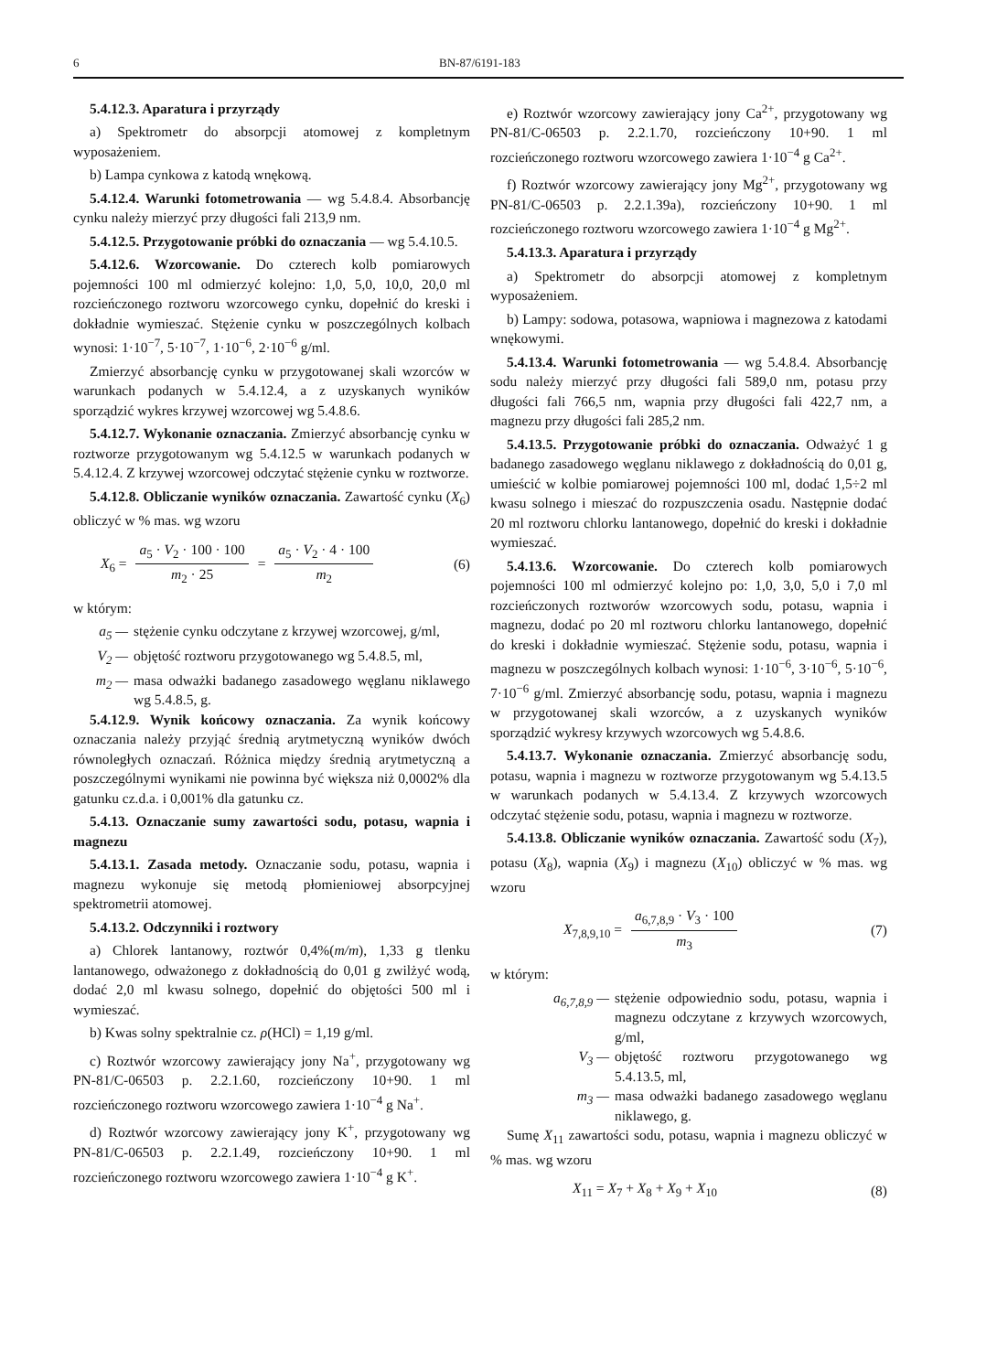6 BN-87/6191-183
5.4.12.3. Aparatura i przyrządy
a) Spektrometr do absorpcji atomowej z kompletnym wyposażeniem.
b) Lampa cynkowa z katodą wnękową.
5.4.12.4. Warunki fotometrowania — wg 5.4.8.4. Absorbancję cynku należy mierzyć przy długości fali 213,9 nm.
5.4.12.5. Przygotowanie próbki do oznaczania — wg 5.4.10.5.
5.4.12.6. Wzorcowanie. Do czterech kolb pomiarowych pojemności 100 ml odmierzyć kolejno: 1,0, 5,0, 10,0, 20,0 ml rozcieńczonego roztworu wzorcowego cynku, dopełnić do kreski i dokładnie wymieszać. Stężenie cynku w poszczególnych kolbach wynosi: 1·10<sup>−7</sup>, 5·10<sup>−7</sup>, 1·10<sup>−6</sup>, 2·10<sup>−6</sup> g/ml.
Zmierzyć absorbancję cynku w przygotowanej skali wzorców w warunkach podanych w 5.4.12.4, a z uzyskanych wyników sporządzić wykres krzywej wzorcowej wg 5.4.8.6.
5.4.12.7. Wykonanie oznaczania. Zmierzyć absorbancję cynku w roztworze przygotowanym wg 5.4.12.5 w warunkach podanych w 5.4.12.4. Z krzywej wzorcowej odczytać stężenie cynku w roztworze.
5.4.12.8. Obliczanie wyników oznaczania. Zawartość cynku (X<sub>6</sub>) obliczyć w % mas. wg wzoru
X<sub>6</sub> = a<sub>5</sub> · V<sub>2</sub> · 100 · 100 m<sub>2</sub> · 25 = a<sub>5</sub> · V<sub>2</sub> · 4 · 100 m<sub>2</sub> (6)
w którym:
a<sub>5</sub> — stężenie cynku odczytane z krzywej wzorcowej, g/ml,
V<sub>2</sub> — objętość roztworu przygotowanego wg 5.4.8.5, ml,
m<sub>2</sub> — masa odważki badanego zasadowego węglanu niklawego wg 5.4.8.5, g.
5.4.12.9. Wynik końcowy oznaczania. Za wynik końcowy oznaczania należy przyjąć średnią arytmetyczną wyników dwóch równoległych oznaczań. Różnica między średnią arytmetyczną a poszczególnymi wynikami nie powinna być większa niż 0,0002% dla gatunku cz.d.a. i 0,001% dla gatunku cz.
5.4.13. Oznaczanie sumy zawartości sodu, potasu, wapnia i magnezu
5.4.13.1. Zasada metody. Oznaczanie sodu, potasu, wapnia i magnezu wykonuje się metodą płomieniowej absorpcyjnej spektrometrii atomowej.
5.4.13.2. Odczynniki i roztwory
a) Chlorek lantanowy, roztwór 0,4%(m/m), 1,33 g tlenku lantanowego, odważonego z dokładnością do 0,01 g zwilżyć wodą, dodać 2,0 ml kwasu solnego, dopełnić do objętości 500 ml i wymieszać.
b) Kwas solny spektralnie cz. ρ(HCl) = 1,19 g/ml.
c) Roztwór wzorcowy zawierający jony Na<sup>+</sup>, przygotowany wg PN-81/C-06503 p. 2.2.1.60, rozcieńczony 10+90. 1 ml rozcieńczonego roztworu wzorcowego zawiera 1·10<sup>−4</sup> g Na<sup>+</sup>.
d) Roztwór wzorcowy zawierający jony K<sup>+</sup>, przygotowany wg PN-81/C-06503 p. 2.2.1.49, rozcieńczony 10+90. 1 ml rozcieńczonego roztworu wzorcowego zawiera 1·10<sup>−4</sup> g K<sup>+</sup>.
e) Roztwór wzorcowy zawierający jony Ca<sup>2+</sup>, przygotowany wg PN-81/C-06503 p. 2.2.1.70, rozcieńczony 10+90. 1 ml rozcieńczonego roztworu wzorcowego zawiera 1·10<sup>−4</sup> g Ca<sup>2+</sup>.
f) Roztwór wzorcowy zawierający jony Mg<sup>2+</sup>, przygotowany wg PN-81/C-06503 p. 2.2.1.39a), rozcieńczony 10+90. 1 ml rozcieńczonego roztworu wzorcowego zawiera 1·10<sup>−4</sup> g Mg<sup>2+</sup>.
5.4.13.3. Aparatura i przyrządy
a) Spektrometr do absorpcji atomowej z kompletnym wyposażeniem.
b) Lampy: sodowa, potasowa, wapniowa i magnezowa z katodami wnękowymi.
5.4.13.4. Warunki fotometrowania — wg 5.4.8.4. Absorbancję sodu należy mierzyć przy długości fali 589,0 nm, potasu przy długości fali 766,5 nm, wapnia przy długości fali 422,7 nm, a magnezu przy długości fali 285,2 nm.
5.4.13.5. Przygotowanie próbki do oznaczania. Odważyć 1 g badanego zasadowego węglanu niklawego z dokładnością do 0,01 g, umieścić w kolbie pomiarowej pojemności 100 ml, dodać 1,5÷2 ml kwasu solnego i mieszać do rozpuszczenia osadu. Następnie dodać 20 ml roztworu chlorku lantanowego, dopełnić do kreski i dokładnie wymieszać.
5.4.13.6. Wzorcowanie. Do czterech kolb pomiarowych pojemności 100 ml odmierzyć kolejno po: 1,0, 3,0, 5,0 i 7,0 ml rozcieńczonych roztworów wzorcowych sodu, potasu, wapnia i magnezu, dodać po 20 ml roztworu chlorku lantanowego, dopełnić do kreski i dokładnie wymieszać. Stężenie sodu, potasu, wapnia i magnezu w poszczególnych kolbach wynosi: 1·10<sup>−6</sup>, 3·10<sup>−6</sup>, 5·10<sup>−6</sup>, 7·10<sup>−6</sup> g/ml. Zmierzyć absorbancję sodu, potasu, wapnia i magnezu w przygotowanej skali wzorców, a z uzyskanych wyników sporządzić wykresy krzywych wzorcowych wg 5.4.8.6.
5.4.13.7. Wykonanie oznaczania. Zmierzyć absorbancję sodu, potasu, wapnia i magnezu w roztworze przygotowanym wg 5.4.13.5 w warunkach podanych w 5.4.13.4. Z krzywych wzorcowych odczytać stężenie sodu, potasu, wapnia i magnezu w roztworze.
5.4.13.8. Obliczanie wyników oznaczania. Zawartość sodu (X<sub>7</sub>), potasu (X<sub>8</sub>), wapnia (X<sub>9</sub>) i magnezu (X<sub>10</sub>) obliczyć w % mas. wg wzoru
X<sub>7,8,9,10</sub> = a<sub>6,7,8,9</sub> · V<sub>3</sub> · 100 m<sub>3</sub> (7)
w którym:
a<sub>6,7,8,9</sub> — stężenie odpowiednio sodu, potasu, wapnia i magnezu odczytane z krzywych wzorcowych, g/ml,
V<sub>3</sub> — objętość roztworu przygotowanego wg 5.4.13.5, ml,
m<sub>3</sub> — masa odważki badanego zasadowego węglanu niklawego, g.
Sumę X<sub>11</sub> zawartości sodu, potasu, wapnia i magnezu obliczyć w % mas. wg wzoru
X<sub>11</sub> = X<sub>7</sub> + X<sub>8</sub> + X<sub>9</sub> + X<sub>10</sub> (8)